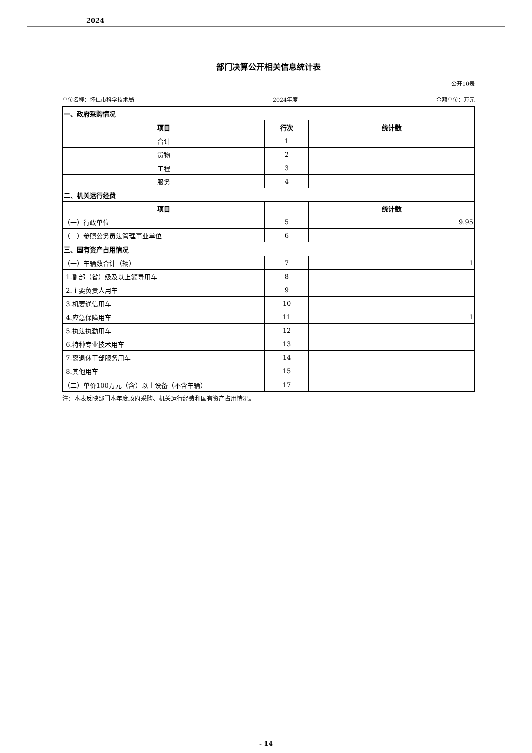2024
部门决算公开相关信息统计表
公开10表
单位名称：怀仁市科学技术局 2024年度 金额单位：万元
| 一、政府采购情况 | | |
| 项目 | 行次 | 统计数 |
| 合计 | 1 | |
| 货物 | 2 | |
| 工程 | 3 | |
| 服务 | 4 | |
| 二、机关运行经费 | | |
| 项目 | | 统计数 |
| （一）行政单位 | 5 | 9.95 |
| （二）参照公务员法管理事业单位 | 6 | |
| 三、国有资产占用情况 | | |
| （一）车辆数合计（辆） | 7 | 1 |
| 1.副部（省）级及以上领导用车 | 8 | |
| 2.主要负责人用车 | 9 | |
| 3.机要通信用车 | 10 | |
| 4.应急保障用车 | 11 | 1 |
| 5.执法执勤用车 | 12 | |
| 6.特种专业技术用车 | 13 | |
| 7.离退休干部服务用车 | 14 | |
| 8.其他用车 | 15 | |
| （二）单价100万元（含）以上设备（不含车辆） | 17 | |
注：本表反映部门本年度政府采购、机关运行经费和国有资产占用情况。
- 14